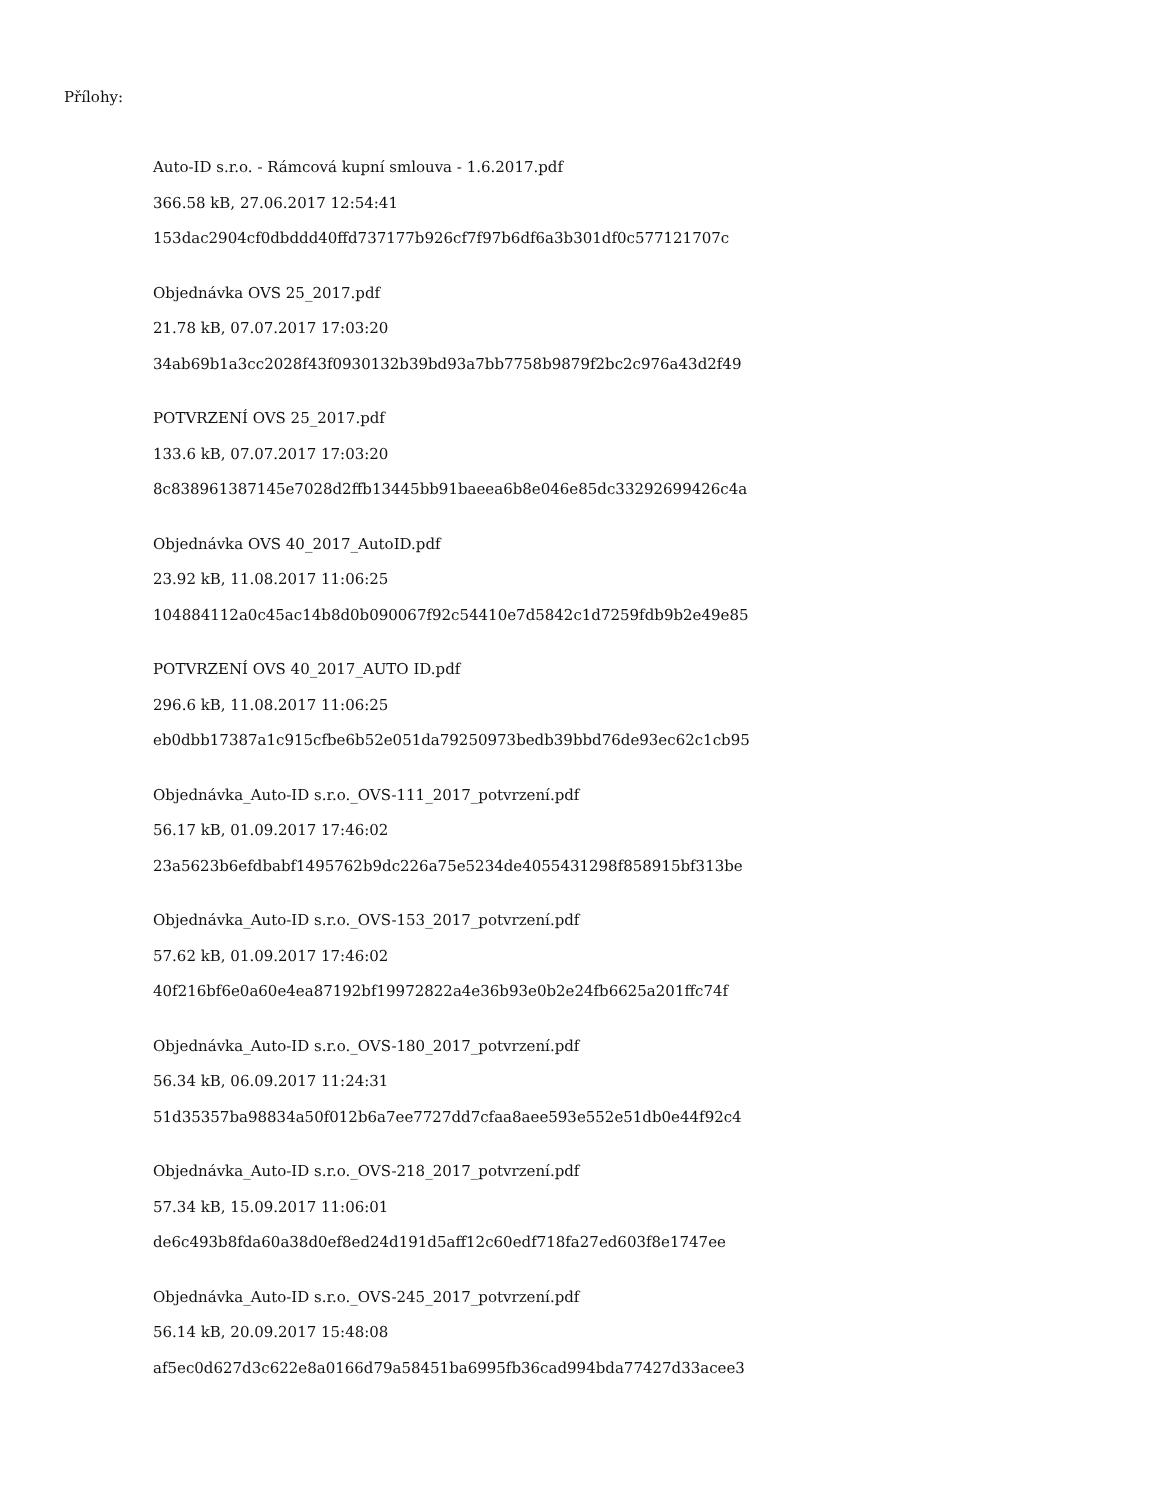Přílohy:
Auto-ID s.r.o. - Rámcová kupní smlouva - 1.6.2017.pdf
366.58 kB, 27.06.2017 12:54:41
153dac2904cf0dbddd40ffd737177b926cf7f97b6df6a3b301df0c577121707c
Objednávka OVS 25_2017.pdf
21.78 kB, 07.07.2017 17:03:20
34ab69b1a3cc2028f43f0930132b39bd93a7bb7758b9879f2bc2c976a43d2f49
POTVRZENÍ OVS 25_2017.pdf
133.6 kB, 07.07.2017 17:03:20
8c838961387145e7028d2ffb13445bb91baeea6b8e046e85dc33292699426c4a
Objednávka OVS 40_2017_AutoID.pdf
23.92 kB, 11.08.2017 11:06:25
104884112a0c45ac14b8d0b090067f92c54410e7d5842c1d7259fdb9b2e49e85
POTVRZENÍ OVS 40_2017_AUTO ID.pdf
296.6 kB, 11.08.2017 11:06:25
eb0dbb17387a1c915cfbe6b52e051da79250973bedb39bbd76de93ec62c1cb95
Objednávka_Auto-ID s.r.o._OVS-111_2017_potvrzení.pdf
56.17 kB, 01.09.2017 17:46:02
23a5623b6efdbabf1495762b9dc226a75e5234de4055431298f858915bf313be
Objednávka_Auto-ID s.r.o._OVS-153_2017_potvrzení.pdf
57.62 kB, 01.09.2017 17:46:02
40f216bf6e0a60e4ea87192bf19972822a4e36b93e0b2e24fb6625a201ffc74f
Objednávka_Auto-ID s.r.o._OVS-180_2017_potvrzení.pdf
56.34 kB, 06.09.2017 11:24:31
51d35357ba98834a50f012b6a7ee7727dd7cfaa8aee593e552e51db0e44f92c4
Objednávka_Auto-ID s.r.o._OVS-218_2017_potvrzení.pdf
57.34 kB, 15.09.2017 11:06:01
de6c493b8fda60a38d0ef8ed24d191d5aff12c60edf718fa27ed603f8e1747ee
Objednávka_Auto-ID s.r.o._OVS-245_2017_potvrzení.pdf
56.14 kB, 20.09.2017 15:48:08
af5ec0d627d3c622e8a0166d79a58451ba6995fb36cad994bda77427d33acee3